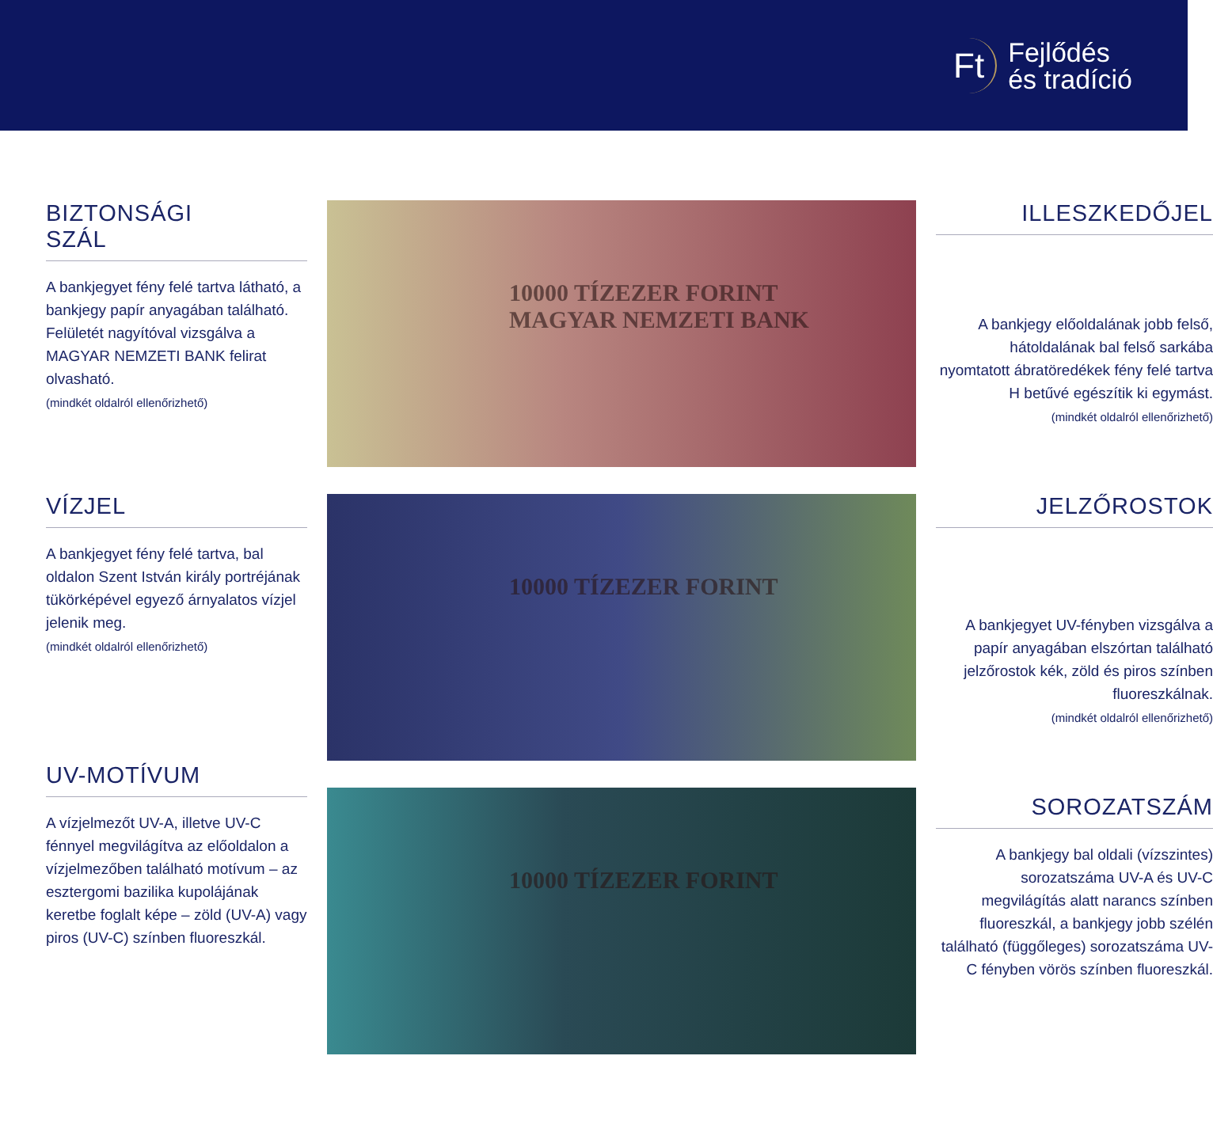Ft
Fejlődés
és tradíció
BIZTONSÁGI
SZÁL
A bankjegyet fény felé tartva látható, a bankjegy papír anyagában található. Felületét nagyítóval vizsgálva a MAGYAR NEMZETI BANK felirat olvasható.
(mindkét oldalról ellenőrizhető)
VÍZJEL
A bankjegyet fény felé tartva, bal oldalon Szent István király portréjának tükörképével egyező árnyalatos vízjel jelenik meg.
(mindkét oldalról ellenőrizhető)
UV-MOTÍVUM
A vízjelmezőt UV-A, illetve UV-C fénnyel megvilágítva az előoldalon a vízjelmezőben található motívum – az esztergomi bazilika kupolájának keretbe foglalt képe – zöld (UV-A) vagy piros (UV-C) színben fluoreszkál.
10000 TÍZEZER FORINT
MAGYAR NEMZETI BANK
10000 TÍZEZER FORINT
10000 TÍZEZER FORINT
ILLESZKEDŐJEL
A bankjegy előoldalának jobb felső, hátoldalának bal felső sarkába nyomtatott ábratöredékek fény felé tartva H betűvé egészítik ki egymást.
(mindkét oldalról ellenőrizhető)
JELZŐROSTOK
A bankjegyet UV-fényben vizsgálva a papír anyagában elszórtan található jelzőrostok kék, zöld és piros színben fluoreszkálnak.
(mindkét oldalról ellenőrizhető)
SOROZATSZÁM
A bankjegy bal oldali (vízszintes) sorozatszáma UV-A és UV-C megvilágítás alatt narancs színben fluoreszkál, a bankjegy jobb szélén található (függőleges) sorozatszáma UV-C fényben vörös színben fluoreszkál.